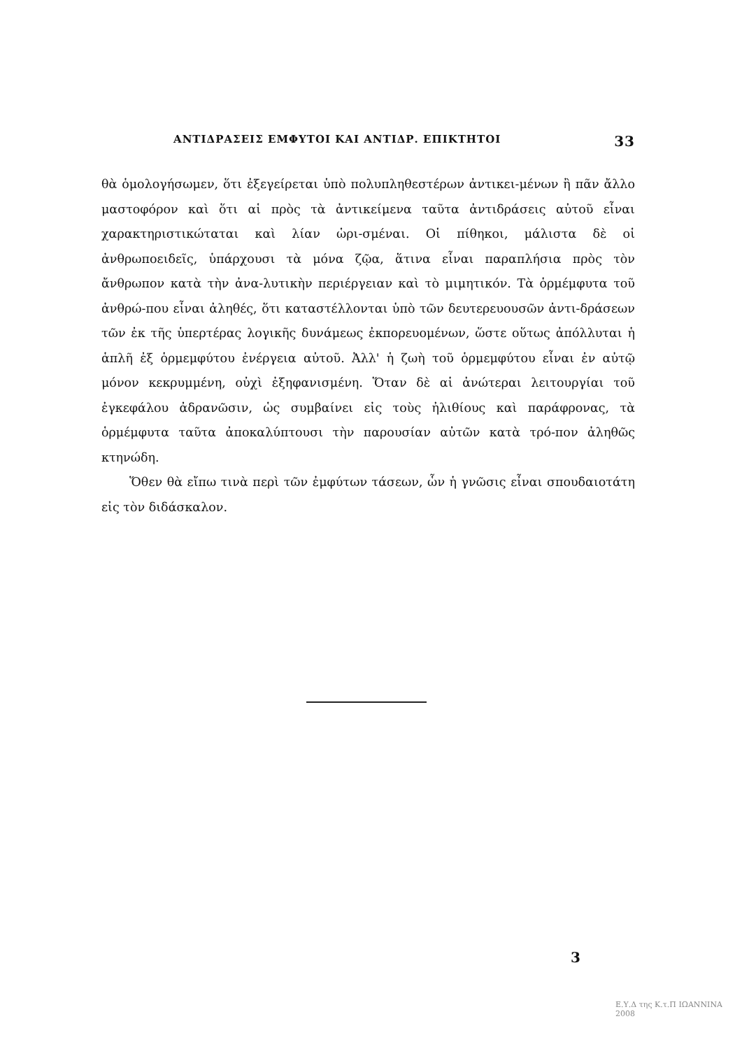ΑΝΤΙΔΡΑΣΕΙΣ ΕΜΦΥΤΟΙ ΚΑΙ ΑΝΤΙΔΡ. ΕΠΙΚΤΗΤΟΙ 33
θὰ ὁμολογήσωμεν, ὅτι ἐξεγείρεται ὑπὸ πολυπληθεστέρων ἀντικει-μένων ἢ πᾶν ἄλλο μαστοφόρον καὶ ὅτι αἱ πρὸς τὰ ἀντικείμενα ταῦτα ἀντιδράσεις αὐτοῦ εἶναι χαρακτηριστικώταται καὶ λίαν ὡρι-σμέναι. Οἱ πίθηκοι, μάλιστα δὲ οἱ ἀνθρωποειδεῖς, ὑπάρχουσι τὰ μόνα ζῷα, ἅτινα εἶναι παραπλήσια πρὸς τὸν ἄνθρωπον κατὰ τὴν ἀνα-λυτικὴν περιέργειαν καὶ τὸ μιμητικόν. Τὰ ὁρμέμφυτα τοῦ ἀνθρώ-που εἶναι ἀληθές, ὅτι καταστέλλονται ὑπὸ τῶν δευτερευουσῶν ἀντι-δράσεων τῶν ἐκ τῆς ὑπερτέρας λογικῆς δυνάμεως ἐκπορευομένων, ὥστε οὕτως ἀπόλλυται ἡ ἁπλῆ ἐξ ὁρμεμφύτου ἐνέργεια αὐτοῦ. Ἀλλ' ἡ ζωὴ τοῦ ὁρμεμφύτου εἶναι ἐν αὐτῷ μόνον κεκρυμμένη, οὐχὶ ἐξηφανισμένη. Ὅταν δὲ αἱ ἀνώτεραι λειτουργίαι τοῦ ἐγκεφάλου ἀδρανῶσιν, ὡς συμβαίνει εἰς τοὺς ἠλιθίους καὶ παράφρονας, τὰ ὁρμέμφυτα ταῦτα ἀποκαλύπτουσι τὴν παρουσίαν αὐτῶν κατὰ τρό-πον ἀληθῶς κτηνώδη.
Ὅθεν θὰ εἴπω τινὰ περὶ τῶν ἐμφύτων τάσεων, ὧν ἡ γνῶσις εἶναι σπουδαιοτάτη εἰς τὸν διδάσκαλον.
3
Ε.Υ.Δ της Κ.τ.Π ΙΩΑΝΝΙΝΑ 2008